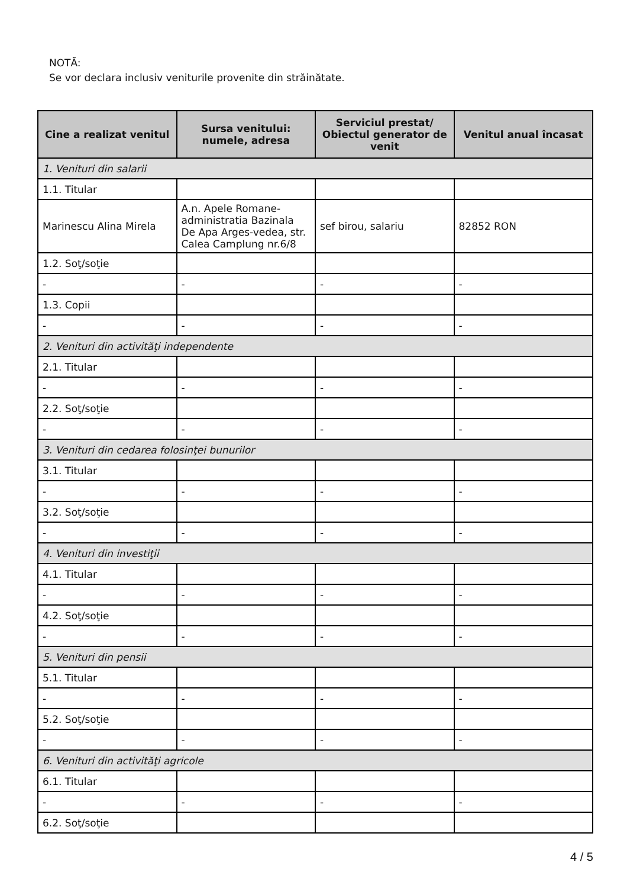NOTĂ:
Se vor declara inclusiv veniturile provenite din străinătate.
| Cine a realizat venitul | Sursa venitului: numele, adresa | Serviciul prestat/ Obiectul generator de venit | Venitul anual încasat |
| --- | --- | --- | --- |
| 1. Venituri din salarii | | | |
| 1.1. Titular | | | |
| Marinescu Alina Mirela | A.n. Apele Romane-administratia Bazinala De Apa Arges-vedea, str. Calea Camplung nr.6/8 | sef birou, salariu | 82852 RON |
| 1.2. Soţ/soţie | | | |
| - | - | - | - |
| 1.3. Copii | | | |
| - | - | - | - |
| 2. Venituri din activităţi independente | | | |
| 2.1. Titular | | | |
| - | - | - | - |
| 2.2. Soţ/soţie | | | |
| - | - | - | - |
| 3. Venituri din cedarea folosinţei bunurilor | | | |
| 3.1. Titular | | | |
| - | - | - | - |
| 3.2. Soţ/soţie | | | |
| - | - | - | - |
| 4. Venituri din investiţii | | | |
| 4.1. Titular | | | |
| - | - | - | - |
| 4.2. Soţ/soţie | | | |
| - | - | - | - |
| 5. Venituri din pensii | | | |
| 5.1. Titular | | | |
| - | - | - | - |
| 5.2. Soţ/soţie | | | |
| - | - | - | - |
| 6. Venituri din activităţi agricole | | | |
| 6.1. Titular | | | |
| - | - | - | - |
| 6.2. Soţ/soţie | | | |
4 / 5